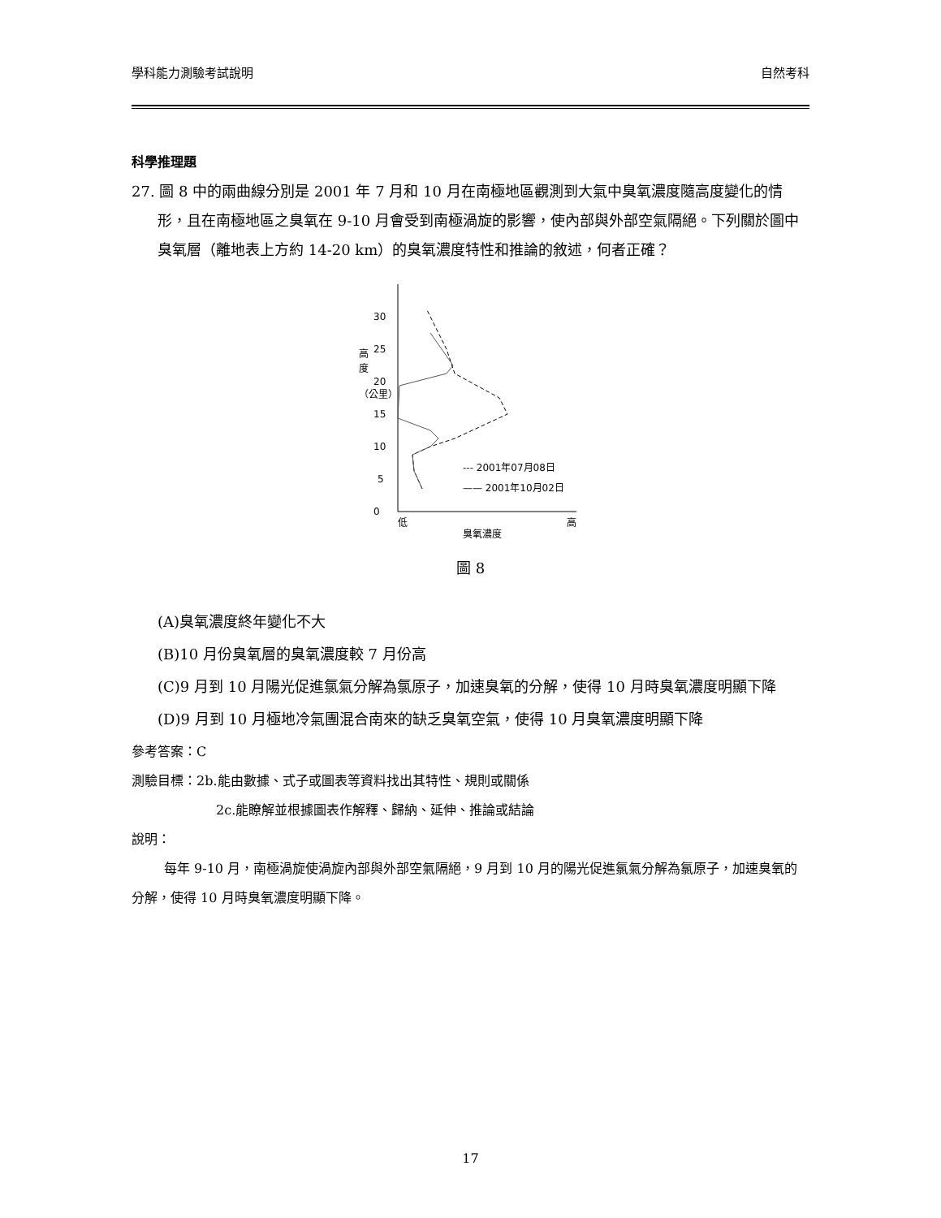學科能力測驗考試說明 自然考科
科學推理題
27. 圖 8 中的兩曲線分別是 2001 年 7 月和 10 月在南極地區觀測到大氣中臭氧濃度隨高度變化的情形，且在南極地區之臭氧在 9-10 月會受到南極渦旋的影響，使內部與外部空氣隔絕。下列關於圖中臭氧層（離地表上方約 14-20 km）的臭氧濃度特性和推論的敘述，何者正確？
0
5
10
15
20
25
30
高
度
（公里）
--- 2001年07月08日
—— 2001年10月02日
低
高
臭氧濃度
圖 8
(A)臭氧濃度終年變化不大
(B)10 月份臭氧層的臭氧濃度較 7 月份高
(C)9 月到 10 月陽光促進氯氣分解為氯原子，加速臭氧的分解，使得 10 月時臭氧濃度明顯下降
(D)9 月到 10 月極地冷氣團混合南來的缺乏臭氧空氣，使得 10 月臭氧濃度明顯下降
參考答案：C
測驗目標：2b.能由數據、式子或圖表等資料找出其特性、規則或關係
2c.能瞭解並根據圖表作解釋、歸納、延伸、推論或結論
說明：
每年 9-10 月，南極渦旋使渦旋內部與外部空氣隔絕，9 月到 10 月的陽光促進氯氣分解為氯原子，加速臭氧的分解，使得 10 月時臭氧濃度明顯下降。
17